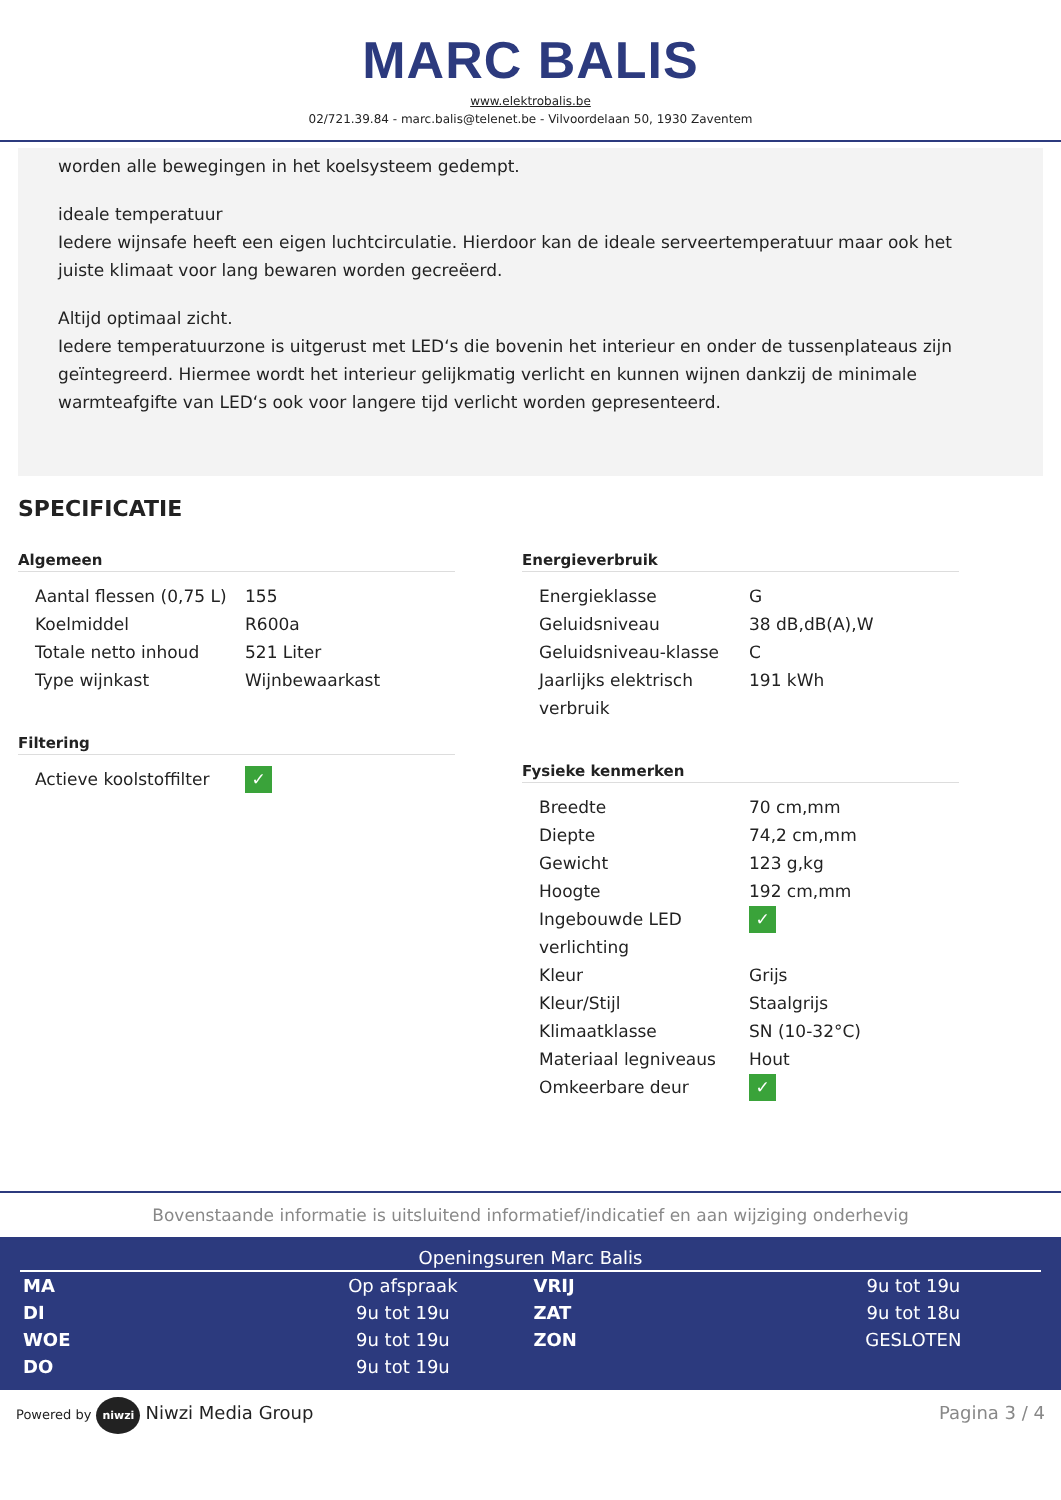MARC BALIS
www.elektrobalis.be
02/721.39.84 - marc.balis@telenet.be - Vilvoordelaan 50, 1930 Zaventem
worden alle bewegingen in het koelsysteem gedempt.
ideale temperatuur
Iedere wijnsafe heeft een eigen luchtcirculatie. Hierdoor kan de ideale serveertemperatuur maar ook het juiste klimaat voor lang bewaren worden gecreëerd.
Altijd optimaal zicht.
Iedere temperatuurzone is uitgerust met LED‘s die bovenin het interieur en onder de tussenplateaus zijn geïntegreerd. Hiermee wordt het interieur gelijkmatig verlicht en kunnen wijnen dankzij de minimale warmteafgifte van LED‘s ook voor langere tijd verlicht worden gepresenteerd.
SPECIFICATIE
Algemeen
| Aantal flessen (0,75 L) | 155 |
| Koelmiddel | R600a |
| Totale netto inhoud | 521 Liter |
| Type wijnkast | Wijnbewaarkast |
Filtering
| Actieve koolstoffilter | ✓ |
Energieverbruik
| Energieklasse | G |
| Geluidsniveau | 38 dB,dB(A),W |
| Geluidsniveau-klasse | C |
| Jaarlijks elektrisch verbruik | 191 kWh |
Fysieke kenmerken
| Breedte | 70 cm,mm |
| Diepte | 74,2 cm,mm |
| Gewicht | 123 g,kg |
| Hoogte | 192 cm,mm |
| Ingebouwde LED verlichting | ✓ |
| Kleur | Grijs |
| Kleur/Stijl | Staalgrijs |
| Klimaatklasse | SN (10-32°C) |
| Materiaal legniveaus | Hout |
| Omkeerbare deur | ✓ |
Bovenstaande informatie is uitsluitend informatief/indicatief en aan wijziging onderhevig
Openingsuren Marc Balis
| MA | Op afspraak | VRIJ | 9u tot 19u |
| DI | 9u tot 19u | ZAT | 9u tot 18u |
| WOE | 9u tot 19u | ZON | GESLOTEN |
| DO | 9u tot 19u | | |
Powered by niwzi Niwzi Media Group
Pagina 3 / 4